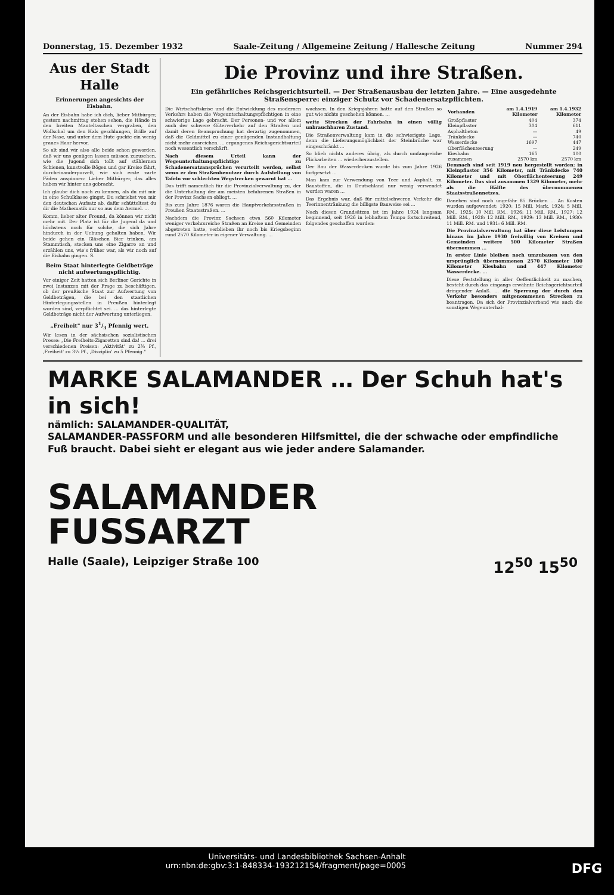Donnerstag, 15. Dezember 1932 Saale-Zeitung / Allgemeine Zeitung / Hallesche Zeitung Nummer 294
Aus der Stadt Halle
Erinnerungen angesichts der Eisbahn.
An der Eisbahn habe ich dich, lieber Mitbürger, gestern nachmittag stehen sehen, die Hände in den breiten Manteltaschen vergraben, den Wollschal um den Hals geschlungen, Brille auf der Nase, und unter dem Hute guckte ein wenig graues Haar hervor.
So alt sind wir also alle beide schon geworden, daß wir uns genügen lassen müssen zuzusehen, wie die Jugend sich tollt auf stählernen Schienen, kunstvolle Bögen und gar Kreise fährt, durcheinanderpurzelt, wie sich erste zarte Fäden anspinnen: Lieber Mitbürger, das alles haben wir hinter uns gebracht.
Ich glaube dich noch zu kennen, als du mit mir in eine Schulklasse gingst. Du schriebst von mir den deutschen Aufsatz ab, dafür schütteltest du dir die Mathematik nur so aus dem Aermel. ...
Komm, lieber alter Freund, da können wir nicht mehr mit. Der Platz ist für die Jugend da und höchstens noch für solche, die sich Jahre hindurch in der Uebung gehalten haben. Wir beide gehen ein Gläschen Bier trinken, am Stammtisch, stecken uns eine Zigarre an und erzählen uns, wie's früher war, als wir noch auf die Eisbahn gingen. S.
Beim Staat hinterlegte Geldbeträge nicht aufwertungspflichtig.
Vor einiger Zeit hatten sich Berliner Gerichte in zwei Instanzen mit der Frage zu beschäftigen, ob der preußische Staat zur Aufwertung von Geldbeträgen, die bei den staatlichen Hinterlegungsstellen in Preußen hinterlegt worden sind, verpflichtet sei. ... das hinterlegte Geldbeträge nicht der Aufwertung unterliegen.
„Freiheit" nur 31/3 Pfennig wert.
Wir lesen in der sächsischen sozialistischen Presse: „Die Freiheits-Zigaretten sind da! ... drei verschiedenen Preisen: ‚Aktivität' zu 2⅔ Pf., ‚Freiheit' zu 3⅓ Pf., ‚Disziplin' zu 5 Pfennig."
Die Provinz und ihre Straßen.
Ein gefährliches Reichsgerichtsurteil. — Der Straßenausbau der letzten Jahre. — Eine ausgedehnte Straßensperre: einziger Schutz vor Schadenersatzpflichten.
Die Wirtschaftskrise und die Entwicklung des modernen Verkehrs haben die Wegeunterhaltungspflichtigen in eine schwierige Lage gebracht. Der Personen- und vor allem auch der schwere Güterverkehr auf den Straßen und damit deren Beanspruchung hat derartig zugenommen, daß die Geldmittel zu einer genügenden Instandhaltung nicht mehr ausreichen. ... ergangenes Reichsgerichtsurteil noch wesentlich verschärft.
Nach diesem Urteil kann der Wegeunterhaltungspflichtige zu Schadenersatzansprüchen verurteilt werden, selbst wenn er den Straßenbenutzer durch Aufstellung von Tafeln vor schlechten Wegstrecken gewarnt hat ...
Das trifft namentlich für die Provinzialverwaltung zu, der die Unterhaltung der am meisten befahrenen Straßen in der Provinz Sachsen obliegt. ...
Bis zum Jahre 1876 waren die Hauptverkehrsstraßen in Preußen Staatsstraßen. ...
Nachdem die Provinz Sachsen etwa 560 Kilometer weniger verkehrsreiche Straßen an Kreise und Gemeinden abgetreten hatte, verblieben ihr noch bis Kriegsbeginn rund 2570 Kilometer in eigener Verwaltung. ...
wachsen. In den Kriegsjahren hatte auf den Straßen so gut wie nichts geschehen können. ...
weite Strecken der Fahrbahn in einen völlig unbrauchbaren Zustand.
Die Straßenverwaltung kam in die schwierigste Lage, denn die Lieferungsmöglichkeit der Steinbrüche war eingeschränkt ...
So blieb nichts anderes übrig, als durch umfangreiche Flickarbeiten ... wiederherzustellen.
Der Bau der Wasserdecken wurde bis zum Jahre 1926 fortgesetzt ...
Man kam zur Verwendung von Teer und Asphalt, zu Baustoffen, die in Deutschland nur wenig verwendet worden waren ...
Das Ergebnis war, daß für mittelschweren Verkehr die Teerinnentränkung die billigste Bauweise sei ...
Nach diesen Grundsätzen ist im Jahre 1924 langsam beginnend, seit 1926 in lebhaftem Tempo fortschreitend, folgendes geschaffen worden:
| Vorhanden | am 1.4.1919 Kilometer | am 1.4.1932 Kilometer |
| --- | --- | --- |
| Großpflaster | 404 | 374 |
| Kleinpflaster | 304 | 611 |
| Asphaltbeton | — | 49 |
| Tränkdecke | — | 740 |
| Wasserdecke | 1697 | 447 |
| Oberflächenteerung | — | 249 |
| Kiesbahn | 165 | 100 |
| zusammen | 2570 km | 2570 km |
Demnach sind seit 1919 neu hergestellt worden: in Kleinpflaster 356 Kilometer, mit Tränkdecke 740 Kilometer und mit Oberflächenteerung 249 Kilometer. Das sind zusammen 1329 Kilometer, mehr als die Hälfte des übernommenen Staatsstraßennetzes.
Daneben sind noch ungefähr 85 Brücken ... An Kosten wurden aufgewendet: 1920: 15 Mill. Mark, 1924: 5 Mill. RM., 1925: 10 Mill. RM., 1926: 11 Mill. RM., 1927: 12 Mill. RM., 1928: 12 Mill. RM., 1929: 13 Mill. RM., 1930: 11 Mill. RM. und 1931: 6 Mill. RM.
Die Provinzialverwaltung hat über diese Leistungen hinaus im Jahre 1930 freiwillig von Kreisen und Gemeinden weitere 500 Kilometer Straßen übernommen ...
In erster Linie bleiben noch umzubauen von den ursprünglich übernommenen 2570 Kilometer 100 Kilometer Kiesbahn und 447 Kilometer Wasserdecke. ...
Diese Feststellung in aller Oeffentlichkeit zu machen, besteht durch das eingangs erwähnte Reichsgerichtsurteil dringender Anlaß. ... die Sperrung der durch den Verkehr besonders mitgenommenen Strecken zu beantragen. Da sich der Provinzialverband wie auch die sonstigen Wegeunterhal-
MARKE SALAMANDER … Der Schuh hat's in sich!
nämlich: SALAMANDER-QUALITÄT,
SALAMANDER-PASSFORM und alle besonderen Hilfsmittel, die der schwache oder empfindliche Fuß braucht. Dabei sieht er elegant aus wie jeder andere Salamander.
SALAMANDER
FUSSARZT
Halle (Saale), Leipziger Straße 100 12<sup>50</sup> 15<sup>50</sup>
Universitäts- und Landesbibliothek Sachsen-Anhalt
urn:nbn:de:gbv:3:1-848334-193212154/fragment/page=0005 DFG